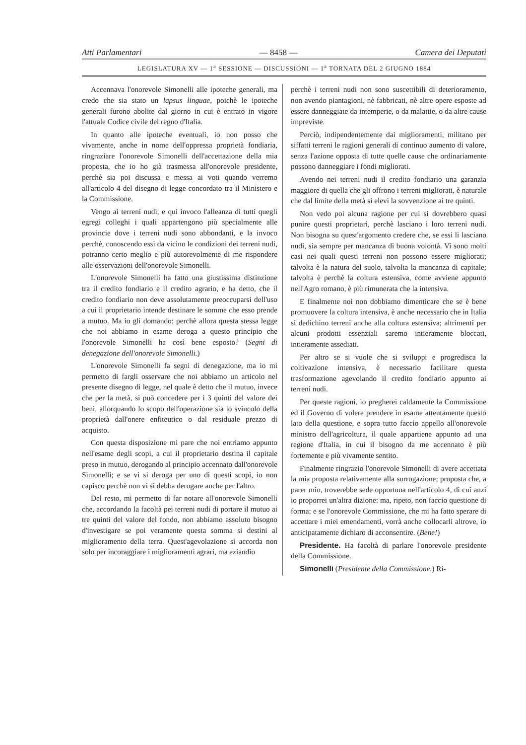Atti Parlamentari — 8458 — Camera dei Deputati
LEGISLATURA XV — 1<sup>a</sup> SESSIONE — DISCUSSIONI — 1<sup>a</sup> TORNATA DEL 2 GIUGNO 1884
Accennava l'onorevole Simonelli alle ipoteche generali, ma credo che sia stato un lapsus linguae, poichè le ipoteche generali furono abolite dal giorno in cui è entrato in vigore l'attuale Codice civile del regno d'Italia.
In quanto alle ipoteche eventuali, io non posso che vivamente, anche in nome dell'oppressa proprietà fondiaria, ringraziare l'onorevole Simonelli dell'accettazione della mia proposta, che io ho già trasmessa all'onorevole presidente, perchè sia poi discussa e messa ai voti quando verremo all'articolo 4 del disegno di legge concordato tra il Ministero e la Commissione.
Vengo ai terreni nudi, e qui invoco l'alleanza di tutti quegli egregi colleghi i quali appartengono più specialmente alle provincie dove i terreni nudi sono abbondanti, e la invoco perchè, conoscendo essi da vicino le condizioni dei terreni nudi, potranno certo meglio e più autorevolmente di me rispondere alle osservazioni dell'onorevole Simonelli.
L'onorevole Simonelli ha fatto una giustissima distinzione tra il credito fondiario e il credito agrario, e ha detto, che il credito fondiario non deve assolutamente preoccuparsi dell'uso a cui il proprietario intende destinare le somme che esso prende a mutuo. Ma io gli domando: perchè allora questa stessa legge che noi abbiamo in esame deroga a questo principio che l'onorevole Simonelli ha così bene esposto? (Segni di denegazione dell'onorevole Simonelli.)
L'onorevole Simonelli fa segni di denegazione, ma io mi permetto di fargli osservare che noi abbiamo un articolo nel presente disegno di legge, nel quale è detto che il mutuo, invece che per la metà, si può concedere per i 3 quinti del valore dei beni, allorquando lo scopo dell'operazione sia lo svincolo della proprietà dall'onere enfiteutico o dal residuale prezzo di acquisto.
Con questa disposizione mi pare che noi entriamo appunto nell'esame degli scopi, a cui il proprietario destina il capitale preso in mutuo, derogando al principio accennato dall'onorevole Simonelli; e se vi si deroga per uno di questi scopi, io non capisco perchè non vi si debba derogare anche per l'altro.
Del resto, mi permetto di far notare all'onorevole Simonelli che, accordando la facoltà pei terreni nudi di portare il mutuo ai tre quinti del valore del fondo, non abbiamo assoluto bisogno d'investigare se poi veramente questa somma si destini al miglioramento della terra. Quest'agevolazione si accorda non solo per incoraggiare i miglioramenti agrari, ma eziandio
perchè i terreni nudi non sono suscettibili di deterioramento, non avendo piantagioni, nè fabbricati, nè altre opere esposte ad essere danneggiate da intemperie, o da malattie, o da altre cause impreviste.
Perciò, indipendentemente dai miglioramenti, militano per siffatti terreni le ragioni generali di continuo aumento di valore, senza l'azione opposta di tutte quelle cause che ordinariamente possono danneggiare i fondi migliorati.
Avendo nei terreni nudi il credito fondiario una garanzia maggiore di quella che gli offrono i terreni migliorati, è naturale che dal limite della metà si elevi la sovvenzione ai tre quinti.
Non vedo poi alcuna ragione per cui si dovrebbero quasi punire questi proprietari, perchè lasciano i loro terreni nudi. Non bisogna su quest'argomento credere che, se essi li lasciano nudi, sia sempre per mancanza di buona volontà. Vi sono molti casi nei quali questi terreni non possono essere migliorati; talvolta è la natura del suolo, talvolta la mancanza di capitale; talvolta è perchè la coltura estensiva, come avviene appunto nell'Agro romano, è più rimunerata che la intensiva.
E finalmente noi non dobbiamo dimenticare che se è bene promuovere la coltura intensiva, è anche necessario che in Italia si dedichino terreni anche alla coltura estensiva; altrimenti per alcuni prodotti essenziali saremo intieramente bloccati, intieramente assediati.
Per altro se si vuole che si sviluppi e progredisca la coltivazione intensiva, è necessario facilitare questa trasformazione agevolando il credito fondiario appunto ai terreni nudi.
Per queste ragioni, io pregherei caldamente la Commissione ed il Governo di volere prendere in esame attentamente questo lato della questione, e sopra tutto faccio appello all'onorevole ministro dell'agricoltura, il quale appartiene appunto ad una regione d'Italia, in cui il bisogno da me accennato è più fortemente e più vivamente sentito.
Finalmente ringrazio l'onorevole Simonelli di avere accettata la mia proposta relativamente alla surrogazione; proposta che, a parer mio, troverebbe sede opportuna nell'articolo 4, di cui anzi io proporrei un'altra dizione: ma, ripeto, non faccio questione di forma; e se l'onorevole Commissione, che mi ha fatto sperare di accettare i miei emendamenti, vorrà anche collocarli altrove, io anticipatamente dichiaro di acconsentire. (Bene!)
Presidente. Ha facoltà di parlare l'onorevole presidente della Commissione.
Simonelli (Presidente della Commissione.) Ri-